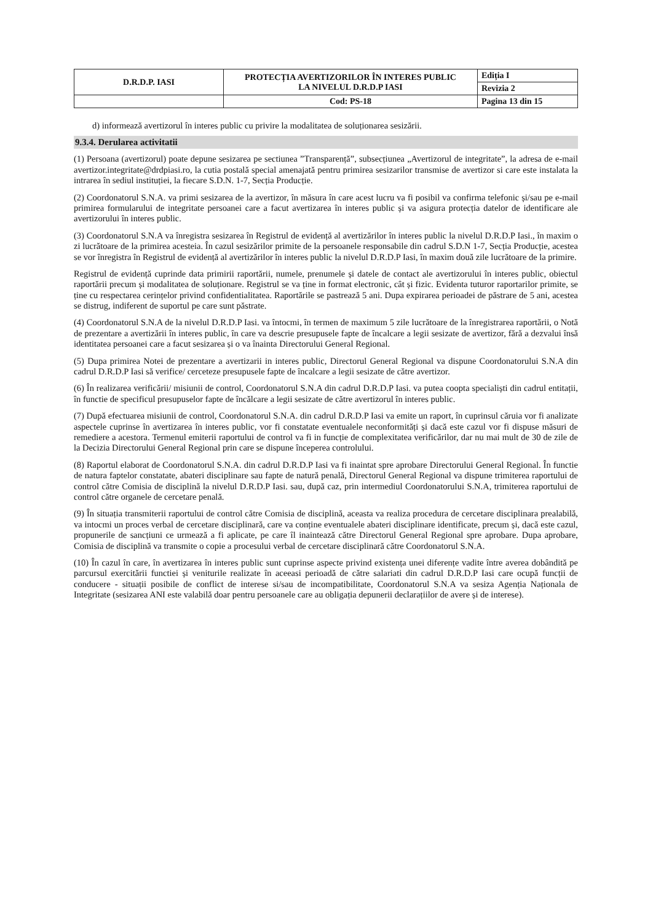| D.R.D.P. IASI | PROTECȚIA AVERTIZORILOR ÎN INTERES PUBLIC LA NIVELUL D.R.D.P IASI | Ediția I |
| | | Revizia 2 |
| | Cod: PS-18 | Pagina 13 din 15 |
d) informează avertizorul în interes public cu privire la modalitatea de soluționarea sesizării.
9.3.4. Derularea activitatii
(1) Persoana (avertizorul) poate depune sesizarea pe sectiunea ”Transparență”, subsecțiunea „Avertizorul de integritate”, la adresa de e-mail avertizor.integritate@drdpiasi.ro, la cutia postală special amenajată pentru primirea sesizarilor transmise de avertizor si care este instalata la intrarea în sediul instituției, la fiecare S.D.N. 1-7, Secția Producție.
(2) Coordonatorul S.N.A. va primi sesizarea de la avertizor, în măsura în care acest lucru va fi posibil va confirma telefonic și/sau pe e-mail primirea formularului de integritate persoanei care a facut avertizarea în interes public și va asigura protecția datelor de identificare ale avertizorului în interes public.
(3) Coordonatorul S.N.A va înregistra sesizarea în Registrul de evidență al avertizărilor în interes public la nivelul D.R.D.P Iasi., în maxim o zi lucrătoare de la primirea acesteia. În cazul sesizărilor primite de la persoanele responsabile din cadrul S.D.N 1-7, Secția Producție, acestea se vor înregistra în Registrul de evidență al avertizărilor în interes public la nivelul D.R.D.P Iasi, în maxim două zile lucrătoare de la primire.
Registrul de evidență cuprinde data primirii raportării, numele, prenumele și datele de contact ale avertizorului în interes public, obiectul raportării precum și modalitatea de soluționare. Registrul se va ține in format electronic, cât și fizic. Evidenta tuturor raportarilor primite, se ține cu respectarea cerințelor privind confidentialitatea. Raportările se pastrează 5 ani. Dupa expirarea perioadei de păstrare de 5 ani, acestea se distrug, indiferent de suportul pe care sunt păstrate.
(4) Coordonatorul S.N.A de la nivelul D.R.D.P Iasi. va întocmi, în termen de maximum 5 zile lucrătoare de la înregistrarea raportării, o Notă de prezentare a avertizării în interes public, în care va descrie presupusele fapte de încalcare a legii sesizate de avertizor, fără a dezvalui însă identitatea persoanei care a facut sesizarea și o va înainta Directorului General Regional.
(5) Dupa primirea Notei de prezentare a avertizarii in interes public, Directorul General Regional va dispune Coordonatorului S.N.A din cadrul D.R.D.P Iasi să verifice/ cerceteze presupusele fapte de încalcare a legii sesizate de către avertizor.
(6) În realizarea verificării/ misiunii de control, Coordonatorul S.N.A din cadrul D.R.D.P Iasi. va putea coopta specialiști din cadrul entitații, în functie de specificul presupuselor fapte de încălcare a legii sesizate de către avertizorul în interes public.
(7) După efectuarea misiunii de control, Coordonatorul S.N.A. din cadrul D.R.D.P Iasi va emite un raport, în cuprinsul căruia vor fi analizate aspectele cuprinse în avertizarea în interes public, vor fi constatate eventualele neconformități și dacă este cazul vor fi dispuse măsuri de remediere a acestora. Termenul emiterii raportului de control va fi in funcție de complexitatea verificărilor, dar nu mai mult de 30 de zile de la Decizia Directorului General Regional prin care se dispune începerea controlului.
(8) Raportul elaborat de Coordonatorul S.N.A. din cadrul D.R.D.P Iasi va fi inaintat spre aprobare Directorului General Regional. În functie de natura faptelor constatate, abateri disciplinare sau fapte de natură penală, Directorul General Regional va dispune trimiterea raportului de control către Comisia de disciplină la nivelul D.R.D.P Iasi. sau, după caz, prin intermediul Coordonatorului S.N.A, trimiterea raportului de control către organele de cercetare penală.
(9) În situația transmiterii raportului de control către Comisia de disciplină, aceasta va realiza procedura de cercetare disciplinara prealabilă, va intocmi un proces verbal de cercetare disciplinară, care va conține eventualele abateri disciplinare identificate, precum și, dacă este cazul, propunerile de sancțiuni ce urmează a fi aplicate, pe care îl inaintează către Directorul General Regional spre aprobare. Dupa aprobare, Comisia de disciplină va transmite o copie a procesului verbal de cercetare disciplinară către Coordonatorul S.N.A.
(10) În cazul în care, în avertizarea în interes public sunt cuprinse aspecte privind existența unei diferențe vadite între averea dobândită pe parcursul exercitării functiei și veniturile realizate în aceeasi perioadă de către salariati din cadrul D.R.D.P Iasi care ocupă funcții de conducere - situații posibile de conflict de interese si/sau de incompatibilitate, Coordonatorul S.N.A va sesiza Agenția Naționala de Integritate (sesizarea ANI este valabilă doar pentru persoanele care au obligația depunerii declarațiilor de avere și de interese).